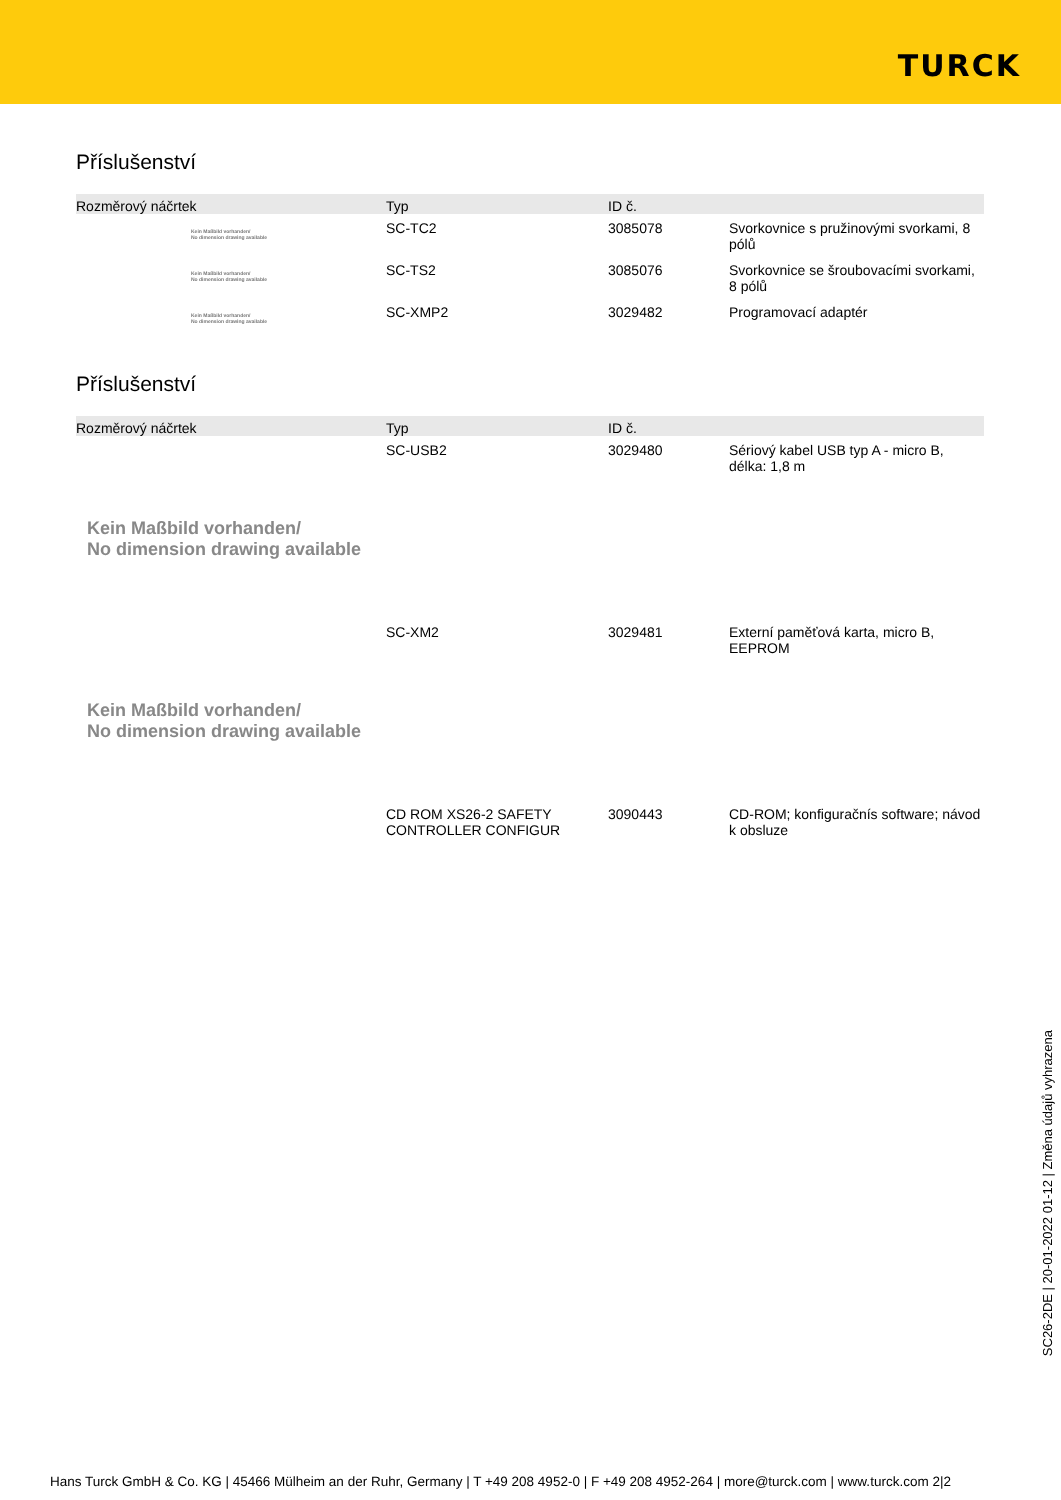TURCK
Příslušenství
| Rozměrový náčrtek | Typ | ID č. | |
| --- | --- | --- | --- |
| Kein Maßbild vorhanden/ No dimension drawing available | SC-TC2 | 3085078 | Svorkovnice s pružinovými svorkami, 8 pólů |
| Kein Maßbild vorhanden/ No dimension drawing available | SC-TS2 | 3085076 | Svorkovnice se šroubovacími svorkami, 8 pólů |
| Kein Maßbild vorhanden/ No dimension drawing available | SC-XMP2 | 3029482 | Programovací adaptér |
Příslušenství
| Rozměrový náčrtek | Typ | ID č. | |
| --- | --- | --- | --- |
| | SC-USB2 | 3029480 | Sériový kabel USB typ A - micro B, délka: 1,8 m |
| Kein Maßbild vorhanden/ No dimension drawing available | | | |
| | SC-XM2 | 3029481 | Externí paměťová karta, micro B, EEPROM |
| Kein Maßbild vorhanden/ No dimension drawing available | | | |
| | CD ROM XS26-2 SAFETY CONTROLLER CONFIGUR | 3090443 | CD-ROM; konfiguračnís software; návod k obsluze |
SC26-2DE | 20-01-2022 01-12 | Změna údajů vyhrazena
Hans Turck GmbH & Co. KG | 45466 Mülheim an der Ruhr, Germany | T +49 208 4952-0 | F +49 208 4952-264 | more@turck.com | www.turck.com 2|2